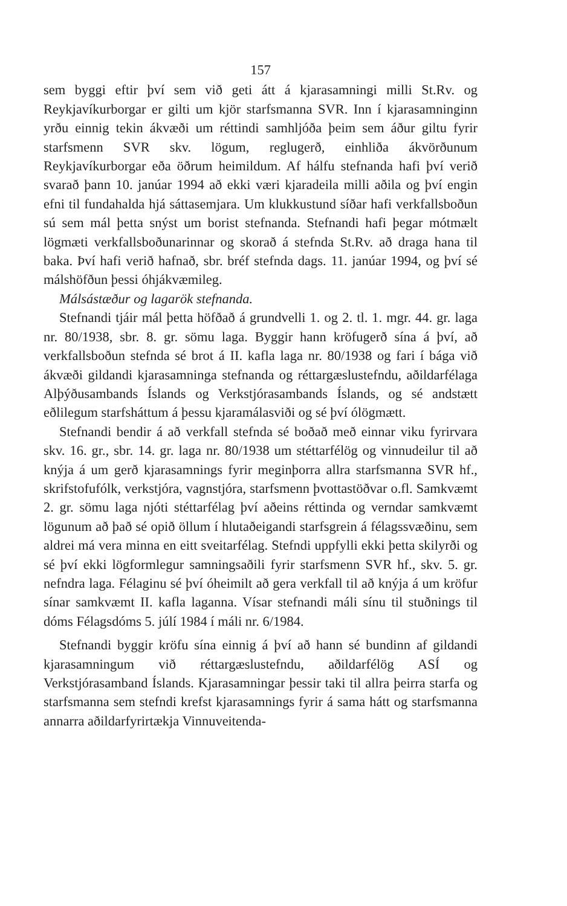157
sem byggi eftir því sem við geti átt á kjarasamningi milli St.Rv. og Reykjavíkurborgar er gilti um kjör starfsmanna SVR. Inn í kjarasamninginn yrðu einnig tekin ákvæði um réttindi samhljóða þeim sem áður giltu fyrir starfsmenn SVR skv. lögum, reglugerð, einhliða ákvörðunum Reykjavíkurborgar eða öðrum heimildum. Af hálfu stefnanda hafi því verið svarað þann 10. janúar 1994 að ekki væri kjaradeila milli aðila og því engin efni til fundahalda hjá sáttasemjara. Um klukkustund síðar hafi verkfallsboðun sú sem mál þetta snýst um borist stefnanda. Stefnandi hafi þegar mótmælt lögmæti verkfallsboðunarinnar og skorað á stefnda St.Rv. að draga hana til baka. Því hafi verið hafnað, sbr. bréf stefnda dags. 11. janúar 1994, og því sé málshöfðun þessi óhjákvæmileg.
Málsástæður og lagarök stefnanda.
Stefnandi tjáir mál þetta höfðað á grundvelli 1. og 2. tl. 1. mgr. 44. gr. laga nr. 80/1938, sbr. 8. gr. sömu laga. Byggir hann kröfugerð sína á því, að verkfallsboðun stefnda sé brot á II. kafla laga nr. 80/1938 og fari í bága við ákvæði gildandi kjarasamninga stefnanda og réttargæslustefndu, aðildarfélaga Alþýðusambands Íslands og Verkstjórasambands Íslands, og sé andstætt eðlilegum starfsháttum á þessu kjaramálasviði og sé því ólögmætt.
Stefnandi bendir á að verkfall stefnda sé boðað með einnar viku fyrirvara skv. 16. gr., sbr. 14. gr. laga nr. 80/1938 um stéttarfélög og vinnudeilur til að knýja á um gerð kjarasamnings fyrir meginþorra allra starfsmanna SVR hf., skrifstofufólk, verkstjóra, vagnstjóra, starfsmenn þvottastöðvar o.fl. Samkvæmt 2. gr. sömu laga njóti stéttarfélag því aðeins réttinda og verndar samkvæmt lögunum að það sé opið öllum í hlutaðeigandi starfsgrein á félagssvæðinu, sem aldrei má vera minna en eitt sveitarfélag. Stefndi uppfylli ekki þetta skilyrði og sé því ekki lögformlegur samningsaðili fyrir starfsmenn SVR hf., skv. 5. gr. nefndra laga. Félaginu sé því óheimilt að gera verkfall til að knýja á um kröfur sínar samkvæmt II. kafla laganna. Vísar stefnandi máli sínu til stuðnings til dóms Félagsdóms 5. júlí 1984 í máli nr. 6/1984.
Stefnandi byggir kröfu sína einnig á því að hann sé bundinn af gildandi kjarasamningum við réttargæslustefndu, aðildarfélög ASÍ og Verkstjórasamband Íslands. Kjarasamningar þessir taki til allra þeirra starfa og starfsmanna sem stefndi krefst kjarasamnings fyrir á sama hátt og starfsmanna annarra aðildarfyrirtækja Vinnuveitenda-